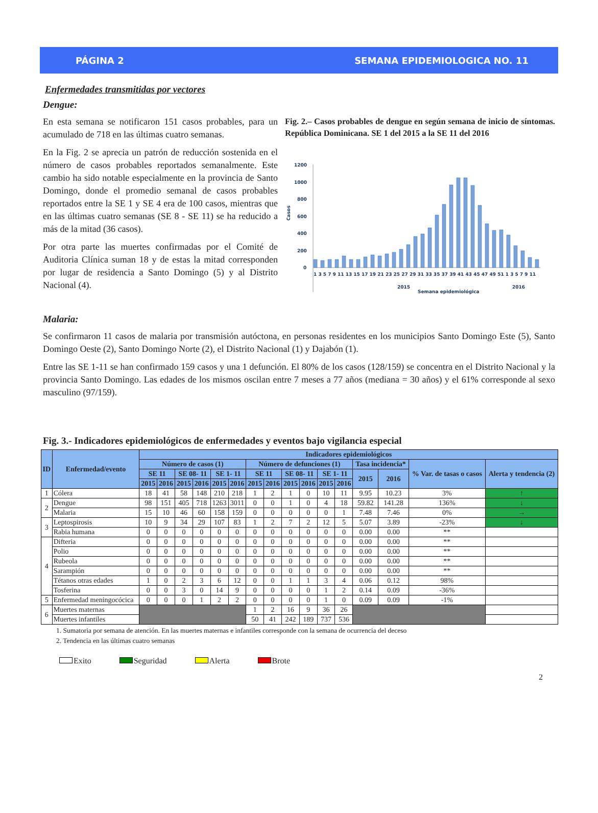PÁGINA 2 SEMANA EPIDEMIOLOGICA NO. 11
Enfermedades transmitidas por vectores
Dengue:
En esta semana se notificaron 151 casos probables, para un acumulado de 718 en las últimas cuatro semanas.
En la Fig. 2 se aprecia un patrón de reducción sostenida en el número de casos probables reportados semanalmente. Este cambio ha sido notable especialmente en la provincia de Santo Domingo, donde el promedio semanal de casos probables reportados entre la SE 1 y SE 4 era de 100 casos, mientras que en las últimas cuatro semanas (SE 8 - SE 11) se ha reducido a más de la mitad (36 casos).
Por otra parte las muertes confirmadas por el Comité de Auditoria Clínica suman 18 y de estas la mitad corresponden por lugar de residencia a Santo Domingo (5) y al Distrito Nacional (4).
Fig. 2.– Casos probables de dengue en según semana de inicio de síntomas. República Dominicana. SE 1 del 2015 a la SE 11 del 2016
1200
1000
800
600
400
200
0
Casos
1 3 5 7 9 11 13 15 17 19 21 23 25 27 29 31 33 35 37 39 41 43 45 47 49 51 1 3 5 7 9 11
2015
2016
Semana epidemiológica
Malaria:
Se confirmaron 11 casos de malaria por transmisión autóctona, en personas residentes en los municipios Santo Domingo Este (5), Santo Domingo Oeste (2), Santo Domingo Norte (2), el Distrito Nacional (1) y Dajabón (1).
Entre las SE 1-11 se han confirmado 159 casos y una 1 defunción. El 80% de los casos (128/159) se concentra en el Distrito Nacional y la provincia Santo Domingo. Las edades de los mismos oscilan entre 7 meses a 77 años (mediana = 30 años) y el 61% corresponde al sexo masculino (97/159).
Fig. 3.- Indicadores epidemiológicos de enfermedades y eventos bajo vigilancia especial
| ID | Enfermedad/evento | Indicadores epidemiológicos | | | | | | | | | | | | | | | |
| --- | --- | --- | --- | --- | --- | --- | --- | --- | --- | --- | --- | --- | --- | --- | --- | --- | --- |
| | | Número de casos (1) | | | | | | Número de defunciones (1) | | | | | | Tasa incidencia* | | % Var. de tasas o casos | Alerta y tendencia (2) |
| | | SE 11 | | SE 08- 11 | | SE 1- 11 | | SE 11 | | SE 08- 11 | | SE 1- 11 | | 2015 | 2016 | | |
| | | 2015 | 2016 | 2015 | 2016 | 2015 | 2016 | 2015 | 2016 | 2015 | 2016 | 2015 | 2016 | | | | |
| 1 | Cólera | 18 | 41 | 58 | 148 | 210 | 218 | 1 | 2 | 1 | 0 | 10 | 11 | 9.95 | 10.23 | 3% | ↑ |
| 2 | Dengue | 98 | 151 | 405 | 718 | 1263 | 3011 | 0 | 0 | 1 | 0 | 4 | 18 | 59.82 | 141.28 | 136% | ↓ |
| | Malaria | 15 | 10 | 46 | 60 | 158 | 159 | 0 | 0 | 0 | 0 | 0 | 1 | 7.48 | 7.46 | 0% | → |
| 3 | Leptospirosis | 10 | 9 | 34 | 29 | 107 | 83 | 1 | 2 | 7 | 2 | 12 | 5 | 5.07 | 3.89 | -23% | ↓ |
| | Rabia humana | 0 | 0 | 0 | 0 | 0 | 0 | 0 | 0 | 0 | 0 | 0 | 0 | 0.00 | 0.00 | ** | |
| 4 | Difteria | 0 | 0 | 0 | 0 | 0 | 0 | 0 | 0 | 0 | 0 | 0 | 0 | 0.00 | 0.00 | ** | |
| | Polio | 0 | 0 | 0 | 0 | 0 | 0 | 0 | 0 | 0 | 0 | 0 | 0 | 0.00 | 0.00 | ** | |
| | Rubeola | 0 | 0 | 0 | 0 | 0 | 0 | 0 | 0 | 0 | 0 | 0 | 0 | 0.00 | 0.00 | ** | |
| | Sarampión | 0 | 0 | 0 | 0 | 0 | 0 | 0 | 0 | 0 | 0 | 0 | 0 | 0.00 | 0.00 | ** | |
| | Tétanos otras edades | 1 | 0 | 2 | 3 | 6 | 12 | 0 | 0 | 1 | 1 | 3 | 4 | 0.06 | 0.12 | 98% | |
| | Tosferina | 0 | 0 | 3 | 0 | 14 | 9 | 0 | 0 | 0 | 0 | 1 | 2 | 0.14 | 0.09 | -36% | |
| 5 | Enfermedad meningocócica | 0 | 0 | 0 | 1 | 2 | 2 | 0 | 0 | 0 | 0 | 1 | 0 | 0.09 | 0.09 | -1% | |
| 6 | Muertes maternas | | | | | | | 1 | 2 | 16 | 9 | 36 | 26 | | | | |
| | Muertes infantiles | | | | | | | 50 | 41 | 242 | 189 | 737 | 536 | | | | |
1. Sumatoria por semana de atención. En las muertes maternas e infantiles corresponde con la semana de ocurrencia del deceso
2. Tendencia en las últimas cuatro semanas
Exito Seguridad Alerta Brote
2